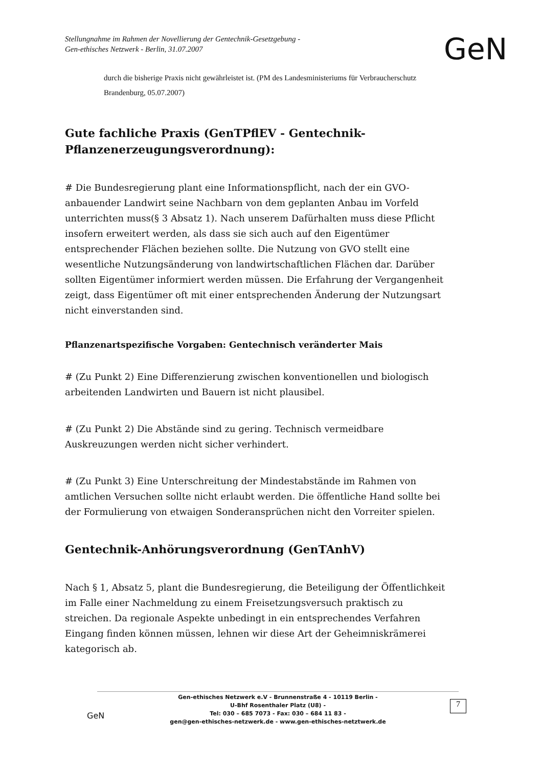Stellungnahme im Rahmen der Novellierung der Gentechnik-Gesetzgebung -
Gen-ethisches Netzwerk - Berlin, 31.07.2007
GeN
durch die bisherige Praxis nicht gewährleistet ist. (PM des Landesministeriums für Verbraucherschutz Brandenburg, 05.07.2007)
Gute fachliche Praxis (GenTPflEV - Gentechnik-Pflanzenerzeugungsverordnung):
# Die Bundesregierung plant eine Informationspflicht, nach der ein GVO-anbauender Landwirt seine Nachbarn von dem geplanten Anbau im Vorfeld unterrichten muss(§ 3 Absatz 1). Nach unserem Dafürhalten muss diese Pflicht insofern erweitert werden, als dass sie sich auch auf den Eigentümer entsprechender Flächen beziehen sollte. Die Nutzung von GVO stellt eine wesentliche Nutzungsänderung von landwirtschaftlichen Flächen dar. Darüber sollten Eigentümer informiert werden müssen. Die Erfahrung der Vergangenheit zeigt, dass Eigentümer oft mit einer entsprechenden Änderung der Nutzungsart nicht einverstanden sind.
Pflanzenartspezifische Vorgaben: Gentechnisch veränderter Mais
# (Zu Punkt 2) Eine Differenzierung zwischen konventionellen und biologisch arbeitenden Landwirten und Bauern ist nicht plausibel.
# (Zu Punkt 2) Die Abstände sind zu gering. Technisch vermeidbare Auskreuzungen werden nicht sicher verhindert.
# (Zu Punkt 3) Eine Unterschreitung der Mindestabstände im Rahmen von amtlichen Versuchen sollte nicht erlaubt werden. Die öffentliche Hand sollte bei der Formulierung von etwaigen Sonderansprüchen nicht den Vorreiter spielen.
Gentechnik-Anhörungsverordnung (GenTAnhV)
Nach § 1, Absatz 5, plant die Bundesregierung, die Beteiligung der Öffentlichkeit im Falle einer Nachmeldung zu einem Freisetzungsversuch praktisch zu streichen. Da regionale Aspekte unbedingt in ein entsprechendes Verfahren Eingang finden können müssen, lehnen wir diese Art der Geheimniskrämerei kategorisch ab.
Gen-ethisches Netzwerk e.V - Brunnenstraße 4 - 10119 Berlin -
U-Bhf Rosenthaler Platz (U8) -
Tel: 030 – 685 7073 - Fax: 030 – 684 11 83 -
gen@gen-ethisches-netzwerk.de - www.gen-ethisches-netztwerk.de
GeN
7